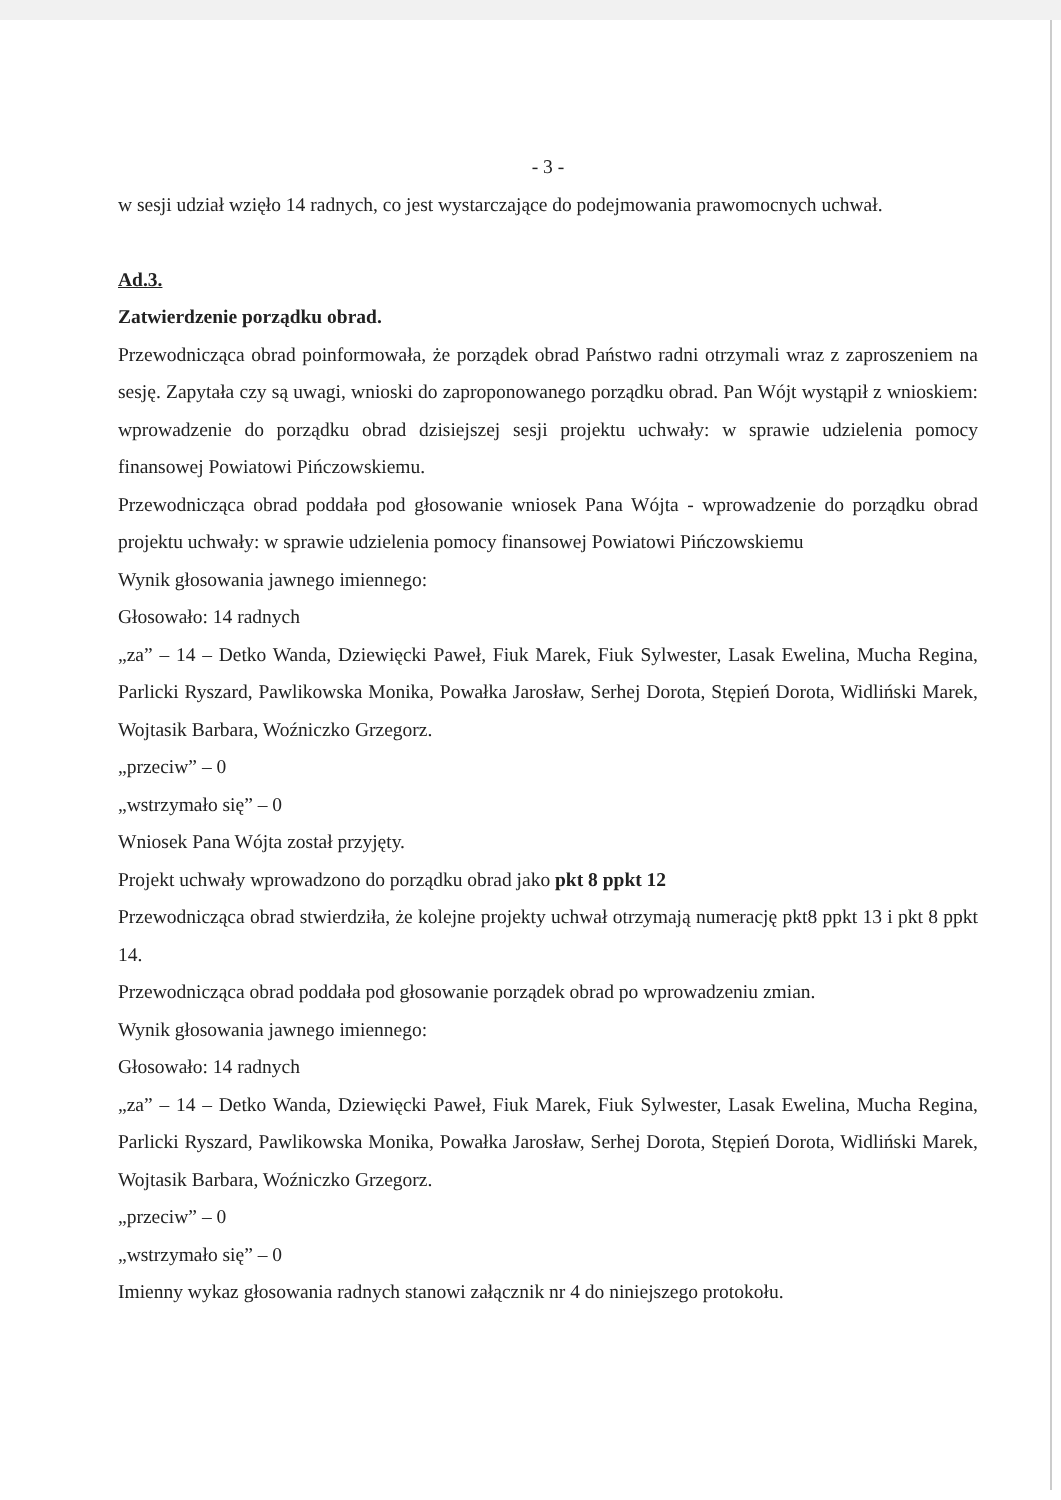- 3 -
w sesji udział wzięło 14 radnych, co jest wystarczające do podejmowania prawomocnych uchwał.
Ad.3.
Zatwierdzenie porządku obrad.
Przewodnicząca obrad poinformowała, że porządek obrad Państwo radni otrzymali wraz z zaproszeniem na sesję. Zapytała czy są uwagi, wnioski do zaproponowanego porządku obrad. Pan Wójt wystąpił z wnioskiem: wprowadzenie do porządku obrad dzisiejszej sesji projektu uchwały: w sprawie udzielenia pomocy finansowej Powiatowi Pińczowskiemu.
Przewodnicząca obrad poddała pod głosowanie wniosek Pana Wójta - wprowadzenie do porządku obrad projektu uchwały: w sprawie udzielenia pomocy finansowej Powiatowi Pińczowskiemu
Wynik głosowania jawnego imiennego:
Głosowało: 14 radnych
„za” – 14 – Detko Wanda, Dziewięcki Paweł, Fiuk Marek, Fiuk Sylwester, Lasak Ewelina, Mucha Regina, Parlicki Ryszard, Pawlikowska Monika, Powałka Jarosław, Serhej Dorota, Stępień Dorota, Widliński Marek, Wojtasik Barbara, Woźniczko Grzegorz.
„przeciw” – 0
„wstrzymało się” – 0
Wniosek Pana Wójta został przyjęty.
Projekt uchwały wprowadzono do porządku obrad jako pkt 8 ppkt 12
Przewodnicząca obrad stwierdziła, że kolejne projekty uchwał otrzymają numerację pkt8 ppkt 13 i pkt 8 ppkt 14.
Przewodnicząca obrad poddała pod głosowanie porządek obrad po wprowadzeniu zmian.
Wynik głosowania jawnego imiennego:
Głosowało: 14 radnych
„za” – 14 – Detko Wanda, Dziewięcki Paweł, Fiuk Marek, Fiuk Sylwester, Lasak Ewelina, Mucha Regina, Parlicki Ryszard, Pawlikowska Monika, Powałka Jarosław, Serhej Dorota, Stępień Dorota, Widliński Marek, Wojtasik Barbara, Woźniczko Grzegorz.
„przeciw” – 0
„wstrzymało się” – 0
Imienny wykaz głosowania radnych stanowi załącznik nr 4 do niniejszego protokołu.